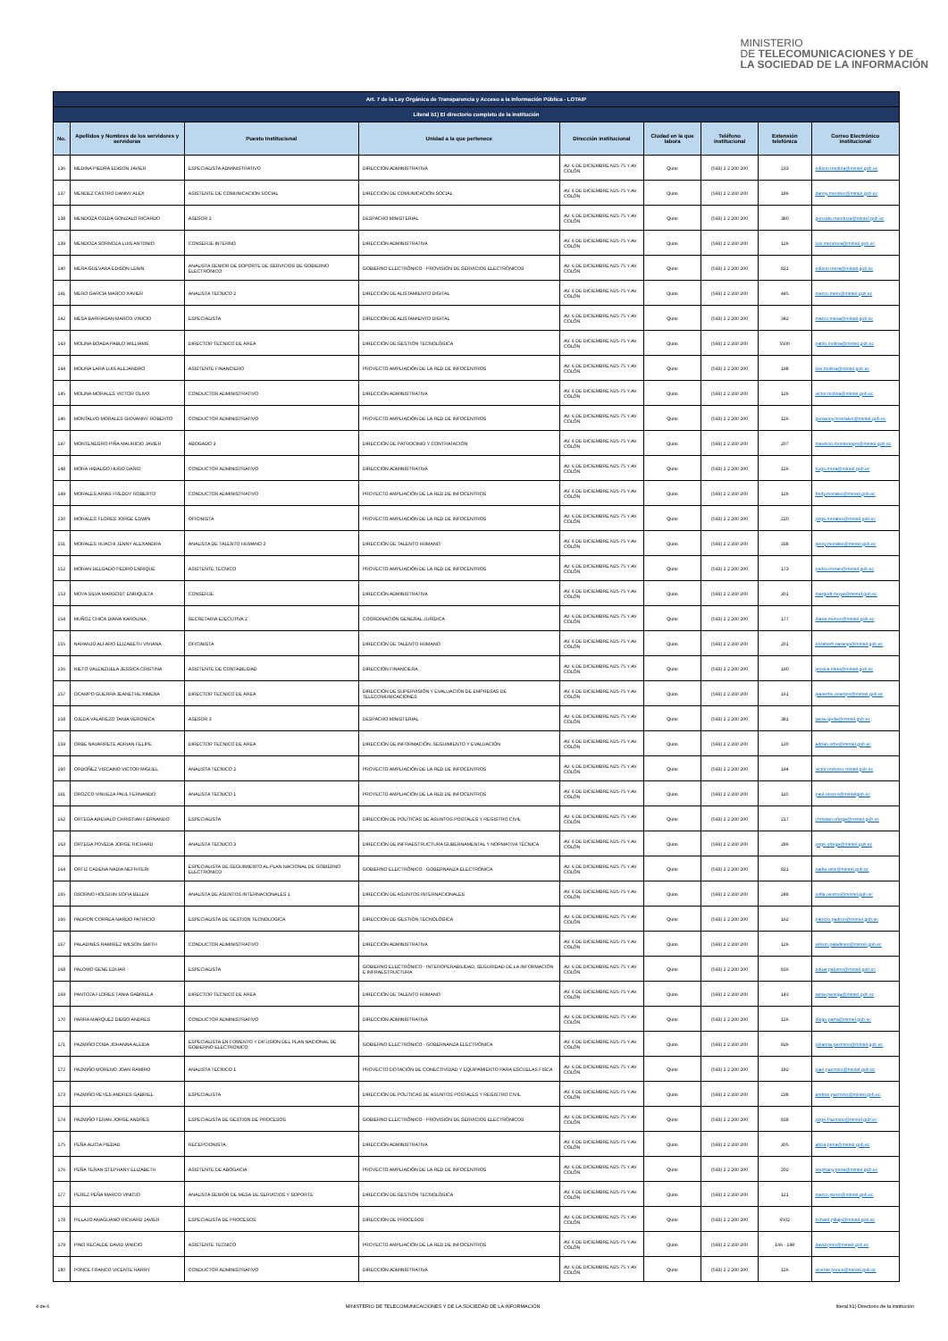MINISTERIO
DE TELECOMUNICACIONES Y DE
LA SOCIEDAD DE LA INFORMACIÓN
| Art. 7 de la Ley Orgánica de Transparencia y Acceso a la Información Pública - LOTAIP | | | | | | | | |
| Literal b1) El directorio completo de la institución | | | | | | | | |
| No. | Apellidos y Nombres de los servidores y servidoras | Puesto Institucional | Unidad a la que pertenece | Dirección institucional | Ciudad en la que labora | Teléfono institucional | Extensión telefónica | Correo Electrónico institucional |
| 136 | MEDINA PIEDRA EDISON JAVIER | ESPECIALISTA ADMINISTRATIVO | DIRECCIÓN ADMINISTRATIVA | AV. 6 DE DICIEMBRE N25-75 Y AV. COLÓN | Quito | (593) 2 2 200 200 | 233 | edison.medina@mintel.gob.ec |
| 137 | MENDEZ CASTRO DANNY ALEX | ASISTENTE DE COMUNICACION SOCIAL | DIRECCIÓN DE COMUNICACIÓN SOCIAL | AV. 6 DE DICIEMBRE N25-75 Y AV. COLÓN | Quito | (593) 2 2 200 200 | 186 | danny.mendez@mintel.gob.ec |
| 138 | MENDOZA OJEDA GONZALO RICARDO | ASESOR 2 | DESPACHO MINISTERIAL | AV. 6 DE DICIEMBRE N25-75 Y AV. COLÓN | Quito | (593) 2 2 200 200 | 380 | gonzalo.mendoza@mintel.gob.ec |
| 139 | MENDOZA SORNOZA LUIS ANTONIO | CONSERJE INTERNO | DIRECCIÓN ADMINISTRATIVA | AV. 6 DE DICIEMBRE N25-75 Y AV. COLÓN | Quito | (593) 2 2 200 200 | 126 | luis.mendoza@mintel.gob.ec |
| 140 | MERA GUEVARA EDISON LENIN | ANALISTA SENIOR DE SOPORTE DE SERVICIOS DE GOBIERNO ELECTRONICO | GOBIERNO ELECTRÓNICO - PROVISIÓN DE SERVICIOS ELECTRÓNICOS | AV. 6 DE DICIEMBRE N25-75 Y AV. COLÓN | Quito | (593) 2 2 200 200 | 821 | edison.mera@mintel.gob.ec |
| 141 | MERO GARCIA MARCO XAVIER | ANALISTA TECNICO 2 | DIRECCIÓN DE ALISTAMIENTO DIGITAL | AV. 6 DE DICIEMBRE N25-75 Y AV. COLÓN | Quito | (593) 2 2 200 200 | 445 | marco.mero@mintel.gob.ec |
| 142 | MESA BARRAGAN MARCO VINICIO | ESPECIALISTA | DIRECCIÓN DE ALISTAMIENTO DIGITAL | AV. 6 DE DICIEMBRE N25-75 Y AV. COLÓN | Quito | (593) 2 2 200 200 | 342 | marco.mesa@mintel.gob.ec |
| 143 | MOLINA BOADA PABLO WILLIAMS | DIRECTOR TECNICO DE AREA | DIRECCIÓN DE GESTIÓN TECNOLÓGICA | AV. 6 DE DICIEMBRE N25-75 Y AV. COLÓN | Quito | (593) 2 2 200 200 | 5500 | pablo.molina@mintel.gob.ec |
| 144 | MOLINA LARA LUIS ALEJANDRO | ASISTENTE FINANCIERO | PROYECTO AMPLIACIÓN DE LA RED DE INFOCENTROS | AV. 6 DE DICIEMBRE N25-75 Y AV. COLÓN | Quito | (593) 2 2 200 200 | 198 | luis.molina@mintel.gob.ec |
| 145 | MOLINA MORALES VICTOR OLIVO | CONDUCTOR ADMINISTRATIVO | DIRECCIÓN ADMINISTRATIVA | AV. 6 DE DICIEMBRE N25-75 Y AV. COLÓN | Quito | (593) 2 2 200 200 | 126 | victor.molina@mintel.gob.ec |
| 146 | MONTALVO MORALES GIOVANNY ROBERTO | CONDUCTOR ADMINISTRATIVO | PROYECTO AMPLIACIÓN DE LA RED DE INFOCENTROS | AV. 6 DE DICIEMBRE N25-75 Y AV. COLÓN | Quito | (593) 2 2 200 200 | 126 | giovanny.montalvo@mintel.gob.ec |
| 147 | MONTENEGRO PIÑA MAURICIO JAVIER | ABOGADO 3 | DIRECCIÓN DE PATROCINIO Y CONTRATACIÓN | AV. 6 DE DICIEMBRE N25-75 Y AV. COLÓN | Quito | (593) 2 2 200 200 | 207 | mauricio.montenegro@mintel.gob.ec |
| 148 | MORA HIDALGO HUGO DARIO | CONDUCTOR ADMINISTRATIVO | DIRECCIÓN ADMINISTRATIVA | AV. 6 DE DICIEMBRE N25-75 Y AV. COLÓN | Quito | (593) 2 2 200 200 | 126 | hugo.mora@mintel.gob.ec |
| 149 | MORALES ARIAS FREDDY ROBERTO | CONDUCTOR ADMINISTRATIVO | PROYECTO AMPLIACIÓN DE LA RED DE INFOCENTROS | AV. 6 DE DICIEMBRE N25-75 Y AV. COLÓN | Quito | (593) 2 2 200 200 | 126 | fredy.morales@mintel.gob.ec |
| 150 | MORALES FLORES JORGE EDWIN | OFICINISTA | PROYECTO AMPLIACIÓN DE LA RED DE INFOCENTROS | AV. 6 DE DICIEMBRE N25-75 Y AV. COLÓN | Quito | (593) 2 2 200 200 | 220 | jorge.morales@mintel.gob.ec |
| 151 | MORALES HUACHI JENNY ALEXANDRA | ANALISTA DE TALENTO HUMANO 2 | DIRECCIÓN DE TALENTO HUMANO | AV. 6 DE DICIEMBRE N25-75 Y AV. COLÓN | Quito | (593) 2 2 200 200 | 338 | jenny.morales@mintel.gob.ec |
| 152 | MORAN DELGADO PEDRO ENRIQUE | ASISTENTE TECNICO | PROYECTO AMPLIACIÓN DE LA RED DE INFOCENTROS | AV. 6 DE DICIEMBRE N25-75 Y AV. COLÓN | Quito | (593) 2 2 200 200 | 173 | pedro.moran@mintel.gob.ec |
| 153 | MOYA SILVA MARGODT ENRIQUETA | CONSERJE | DIRECCIÓN ADMINISTRATIVA | AV. 6 DE DICIEMBRE N25-75 Y AV. COLÓN | Quito | (593) 2 2 200 200 | 301 | margodt.moya@mintel.gob.ec |
| 154 | MUÑOZ CHICA DIANA KAROLINA | SECRETARIA EJECUTIVA 2 | COORDINACIÓN GENERAL JURÍDICA | AV. 6 DE DICIEMBRE N25-75 Y AV. COLÓN | Quito | (593) 2 2 200 200 | 177 | diana.munoz@mintel.gob.ec |
| 155 | NARANJO ALFARO ELIZABETH VIVIANA | OFICINISTA | DIRECCIÓN DE TALENTO HUMANO | AV. 6 DE DICIEMBRE N25-75 Y AV. COLÓN | Quito | (593) 2 2 200 200 | 201 | elizabeth.naranjo@mintel.gob.ec |
| 156 | NIETO VALENZUELA JESSICA CRISTINA | ASISTENTE DE CONTABILIDAD | DIRECCIÓN FINANCIERA | AV. 6 DE DICIEMBRE N25-75 Y AV. COLÓN | Quito | (593) 2 2 200 200 | 190 | jessica.nieto@mintel.gob.ec |
| 157 | OCAMPO GUERRA JEANETHE XIMENA | DIRECTOR TECNICO DE AREA | DIRECCIÓN DE SUPERVISIÓN Y EVALUACIÓN DE EMPRESAS DE TELECOMUNICACIONES | AV. 6 DE DICIEMBRE N25-75 Y AV. COLÓN | Quito | (593) 2 2 200 200 | 161 | jeanethe.ocampo@mintel.gob.ec |
| 158 | OJEDA VALAREZO TANIA VERONICA | ASESOR 3 | DESPACHO MINISTERIAL | AV. 6 DE DICIEMBRE N25-75 Y AV. COLÓN | Quito | (593) 2 2 200 200 | 381 | tania.ojeda@mintel.gob.ec |
| 159 | ORBE NAVARRETE ADRIAN FELIPE | DIRECTOR TECNICO DE AREA | DIRECCIÓN DE INFORMACIÓN, SEGUIMIENTO Y EVALUACIÓN | AV. 6 DE DICIEMBRE N25-75 Y AV. COLÓN | Quito | (593) 2 2 200 200 | 130 | adrian.orbe@mintel.gob.ec |
| 160 | ORDOÑEZ VISCAINO VICTOR MIGUEL | ANALISTA TECNICO 2 | PROYECTO AMPLIACIÓN DE LA RED DE INFOCENTROS | AV. 6 DE DICIEMBRE N25-75 Y AV. COLÓN | Quito | (593) 2 2 200 200 | 194 | victor.ordonez.mintel.gob.ec |
| 161 | OROZCO VINUEZA PAUL FERNANDO | ANALISTA TECNICO 1 | PROYECTO AMPLIACIÓN DE LA RED DE INFOCENTROS | AV. 6 DE DICIEMBRE N25-75 Y AV. COLÓN | Quito | (593) 2 2 200 200 | 110 | paul.orozco@mintelgob.ec |
| 162 | ORTEGA AREVALO CHRISTIAN FERNANDO | ESPECIALISTA | DIRECCIÓN DE POLÍTICAS DE ASUNTOS POSTALES Y REGISTRO CIVIL | AV. 6 DE DICIEMBRE N25-75 Y AV. COLÓN | Quito | (593) 2 2 200 200 | 217 | christian.ortega@mintel.gob.ec |
| 163 | ORTEGA POVEDA JORGE RICHARD | ANALISTA TECNICO 3 | DIRECCIÓN DE INFRAESTRUCTURA GUBERNAMENTAL Y NORMATIVA TÉCNICA | AV. 6 DE DICIEMBRE N25-75 Y AV. COLÓN | Quito | (593) 2 2 200 200 | 286 | jorge.ortega@mintel.gob.ec |
| 164 | ORTIZ CADENA NADIA NEFRITERI | ESPECIALISTA DE SEGUIMIENTO AL PLAN NACIONAL DE GOBIERNO ELECTRONICO | GOBIERNO ELECTRÓNICO - GOBERNANZA ELECTRÓNICA | AV. 6 DE DICIEMBRE N25-75 Y AV. COLÓN | Quito | (593) 2 2 200 200 | 821 | nadia.ortiz@mintel.gob.ec |
| 165 | OSORNO HOLGUIN SOFIA BELEN | ANALISTA DE ASUNTOS INTERNACIONALES 1 | DIRECCIÓN DE ASUNTOS INTERNACIONALES | AV. 6 DE DICIEMBRE N25-75 Y AV. COLÓN | Quito | (593) 2 2 200 200 | 248 | sofia.osorno@mintel.gob.ec |
| 166 | PADRON CORREA NARDO PATRICIO | ESPECIALISTA DE GESTION TECNOLOGICA | DIRECCIÓN DE GESTIÓN TECNOLÓGICA | AV. 6 DE DICIEMBRE N25-75 Y AV. COLÓN | Quito | (593) 2 2 200 200 | 162 | patricio.padron@mintel.gob.ec |
| 167 | PALADINES RAMIREZ WILSON SMITH | CONDUCTOR ADMINISTRATIVO | DIRECCIÓN ADMINISTRATIVA | AV. 6 DE DICIEMBRE N25-75 Y AV. COLÓN | Quito | (593) 2 2 200 200 | 126 | wilson.paladines@mintel.gob.ec |
| 168 | PALOMO GENE EDUAR | ESPECIALISTA | GOBIERNO ELECTRÓNICO - INTEROPERABILIDAD, SEGURIDAD DE LA INFORMACIÓN E INFRAESTRUCTURA | AV. 6 DE DICIEMBRE N25-75 Y AV. COLÓN | Quito | (593) 2 2 200 200 | 816 | eduar.palomo@mintel.gob.ec |
| 169 | PANTOJA FLORES TANIA GABRIELA | DIRECTOR TECNICO DE AREA | DIRECCIÓN DE TALENTO HUMANO | AV. 6 DE DICIEMBRE N25-75 Y AV. COLÓN | Quito | (593) 2 2 200 200 | 143 | tania.pantoja@mintel.gob.ec |
| 170 | PARRA MARQUEZ DIEGO ANDRES | CONDUCTOR ADMINISTRATIVO | DIRECCIÓN ADMINISTRATIVA | AV. 6 DE DICIEMBRE N25-75 Y AV. COLÓN | Quito | (593) 2 2 200 200 | 126 | diego.parra@mintel.gob.ec |
| 171 | PAZMIÑO COBA JOHANNA ALEIDA | ESPECIALISTA EN FOMENTO Y DIFUSION DEL PLAN NACIONAL DE GOBIERNO ELECTRONICO | GOBIERNO ELECTRÓNICO - GOBERNANZA ELECTRÓNICA | AV. 6 DE DICIEMBRE N25-75 Y AV. COLÓN | Quito | (593) 2 2 200 200 | 826 | johanna.pazmino@mintel.gob.ec |
| 172 | PAZMIÑO MORENO JOAN RAMIRO | ANALISTA TECNICO 1 | PROYECTO DOTACIÓN DE CONECTIVIDAD Y EQUIPAMIENTO PARA ESCUELAS FISCA | AV. 6 DE DICIEMBRE N25-75 Y AV. COLÓN | Quito | (593) 2 2 200 200 | 182 | joan.pazmino@mintel.gob.ec |
| 173 | PAZMIÑO REYES ANDRES GABRIEL | ESPECIALISTA | DIRECCIÓN DE POLÍTICAS DE ASUNTOS POSTALES Y REGISTRO CIVIL | AV. 6 DE DICIEMBRE N25-75 Y AV. COLÓN | Quito | (593) 2 2 200 200 | 238 | andres.pazmino@mintel.gob.ec |
| 174 | PAZMIÑO TERAN JORGE ANDRES | ESPECIALISTA DE GESTION DE PROCESOS | GOBIERNO ELECTRÓNICO - PROVISIÓN DE SERVICIOS ELECTRÓNICOS | AV. 6 DE DICIEMBRE N25-75 Y AV. COLÓN | Quito | (593) 2 2 200 200 | 818 | jorge.Pazmino@mintel.gob.ec |
| 175 | PEÑA ALICIA PIEDAD | RECEPCIONISTA | DIRECCIÓN ADMINISTRATIVA | AV. 6 DE DICIEMBRE N25-75 Y AV. COLÓN | Quito | (593) 2 2 200 200 | 305 | alicia.pena@mintel.gob.ec |
| 176 | PEÑA TERAN STEPHANY ELIZABETH | ASISTENTE DE ABOGACIA | PROYECTO AMPLIACIÓN DE LA RED DE INFOCENTROS | AV. 6 DE DICIEMBRE N25-75 Y AV. COLÓN | Quito | (593) 2 2 200 200 | 202 | stephany.pena@mintel.gob.ec |
| 177 | PEREZ PEÑA MARCO VINICIO | ANALISTA SENIOR DE MESA DE SERVICIOS Y SOPORTE | DIRECCIÓN DE GESTIÓN TECNOLÓGICA | AV. 6 DE DICIEMBRE N25-75 Y AV. COLÓN | Quito | (593) 2 2 200 200 | 121 | marco.perez@mintel.gob.ec |
| 178 | PILLAJO ANAGUANO RICHARD JAVIER | ESPECIALISTA DE PROCESOS | DIRECCIÓN DE PROCESOS | AV. 6 DE DICIEMBRE N25-75 Y AV. COLÓN | Quito | (593) 2 2 200 200 | 6502 | richard.pillajo@mintel.gob.ec |
| 179 | PINO RECALDE DAVID VINICIO | ASISTENTE TECNICO | PROYECTO AMPLIACIÓN DE LA RED DE INFOCENTROS | AV. 6 DE DICIEMBRE N25-75 Y AV. COLÓN | Quito | (593) 2 2 200 200 | 166 - 198 | david.pino@mintel.gob.ec |
| 180 | PONCE FRANCO VICENTE HARRY | CONDUCTOR ADMINISTRATIVO | DIRECCIÓN ADMINISTRATIVA | AV. 6 DE DICIEMBRE N25-75 Y AV. COLÓN | Quito | (593) 2 2 200 200 | 126 | vicente.ponce@mintel.gob.ec |
4 de 6 MINISTERIO DE TELECOMUNICACIONES Y DE LA SOCIEDAD DE LA INFORMACIÓN literal b1) Directorio de la institución